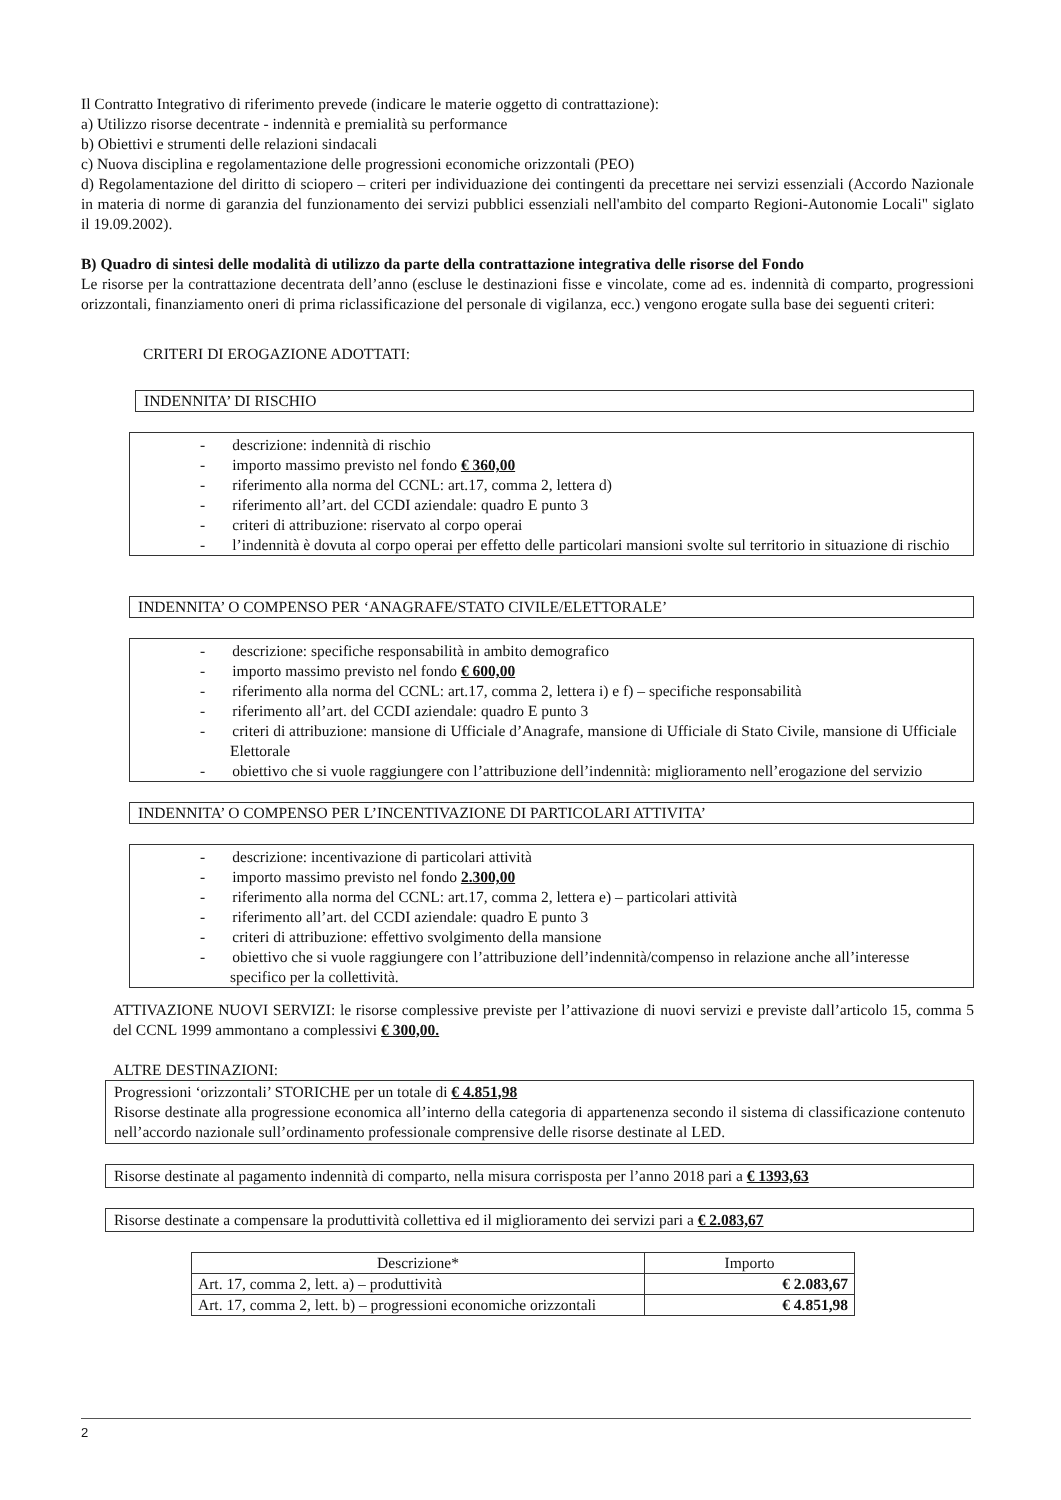Il Contratto Integrativo di riferimento prevede (indicare le materie oggetto di contrattazione):
a) Utilizzo risorse decentrate - indennità e premialità su performance
b) Obiettivi e strumenti delle relazioni sindacali
c) Nuova disciplina e regolamentazione delle progressioni economiche orizzontali (PEO)
d) Regolamentazione del diritto di sciopero – criteri per individuazione dei contingenti da precettare nei servizi essenziali (Accordo Nazionale in materia di norme di garanzia del funzionamento dei servizi pubblici essenziali nell'ambito del comparto Regioni-Autonomie Locali" siglato il 19.09.2002).
B) Quadro di sintesi delle modalità di utilizzo da parte della contrattazione integrativa delle risorse del Fondo
Le risorse per la contrattazione decentrata dell’anno (escluse le destinazioni fisse e vincolate, come ad es. indennità di comparto, progressioni orizzontali, finanziamento oneri di prima riclassificazione del personale di vigilanza, ecc.) vengono erogate sulla base dei seguenti criteri:
CRITERI DI EROGAZIONE ADOTTATI:
INDENNITA’ DI RISCHIO
- descrizione: indennità di rischio
- importo massimo previsto nel fondo € 360,00
- riferimento alla norma del CCNL: art.17, comma 2, lettera d)
- riferimento all’art. del CCDI aziendale: quadro E punto 3
- criteri di attribuzione: riservato al corpo operai
- l’indennità è dovuta al corpo operai per effetto delle particolari mansioni svolte sul territorio in situazione di rischio
INDENNITA’ O COMPENSO PER ‘ANAGRAFE/STATO CIVILE/ELETTORALE’
- descrizione: specifiche responsabilità in ambito demografico
- importo massimo previsto nel fondo € 600,00
- riferimento alla norma del CCNL: art.17, comma 2, lettera i) e f) – specifiche responsabilità
- riferimento all’art. del CCDI aziendale: quadro E punto 3
- criteri di attribuzione: mansione di Ufficiale d’Anagrafe, mansione di Ufficiale di Stato Civile, mansione di Ufficiale Elettorale
- obiettivo che si vuole raggiungere con l’attribuzione dell’indennità: miglioramento nell’erogazione del servizio
INDENNITA’ O COMPENSO PER L’INCENTIVAZIONE DI PARTICOLARI ATTIVITA’
- descrizione: incentivazione di particolari attività
- importo massimo previsto nel fondo 2.300,00
- riferimento alla norma del CCNL: art.17, comma 2, lettera e) – particolari attività
- riferimento all’art. del CCDI aziendale: quadro E punto 3
- criteri di attribuzione: effettivo svolgimento della mansione
- obiettivo che si vuole raggiungere con l’attribuzione dell’indennità/compenso in relazione anche all’interesse specifico per la collettività.
ATTIVAZIONE NUOVI SERVIZI: le risorse complessive previste per l’attivazione di nuovi servizi e previste dall’articolo 15, comma 5 del CCNL 1999 ammontano a complessivi € 300,00.
ALTRE DESTINAZIONI:
Progressioni ‘orizzontali’ STORICHE per un totale di € 4.851,98
Risorse destinate alla progressione economica all’interno della categoria di appartenenza secondo il sistema di classificazione contenuto nell’accordo nazionale sull’ordinamento professionale comprensive delle risorse destinate al LED.
Risorse destinate al pagamento indennità di comparto, nella misura corrisposta per l’anno 2018 pari a € 1393,63
Risorse destinate a compensare la produttività collettiva ed il miglioramento dei servizi pari a € 2.083,67
| Descrizione* | Importo |
| --- | --- |
| Art. 17, comma 2, lett. a) – produttività | € 2.083,67 |
| Art. 17, comma 2, lett. b) – progressioni economiche orizzontali | € 4.851,98 |
2